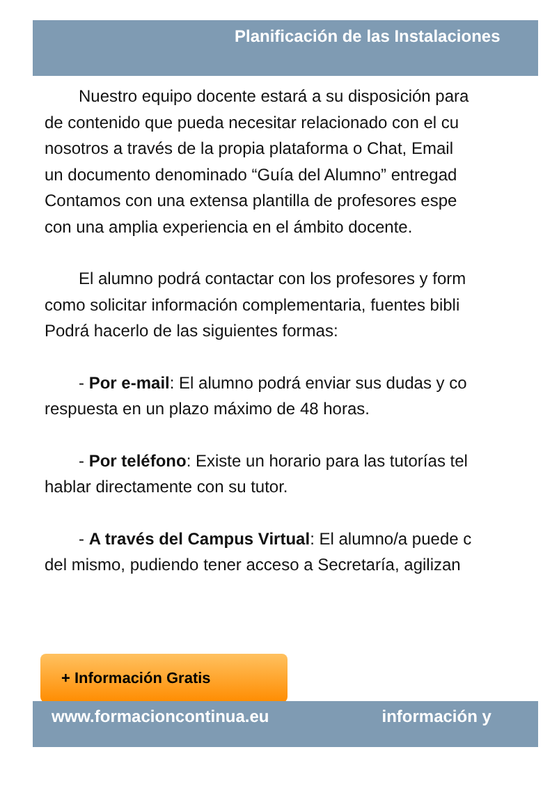Planificación de las Instalaciones
Nuestro equipo docente estará a su disposición para
de contenido que pueda necesitar relacionado con el cu
nosotros a través de la propia plataforma o Chat, Email
un documento denominado “Guía del Alumno” entregad
Contamos con una extensa plantilla de profesores espe
con una amplia experiencia en el ámbito docente.
El alumno podrá contactar con los profesores y form
como solicitar información complementaria, fuentes bibli
Podrá hacerlo de las siguientes formas:
- Por e-mail: El alumno podrá enviar sus dudas y co
respuesta en un plazo máximo de 48 horas.
- Por teléfono: Existe un horario para las tutorías tel
hablar directamente con su tutor.
- A través del Campus Virtual: El alumno/a puede c
del mismo, pudiendo tener acceso a Secretaría, agilizan
+ Información Gratis
www.formacioncontinua.eu información y